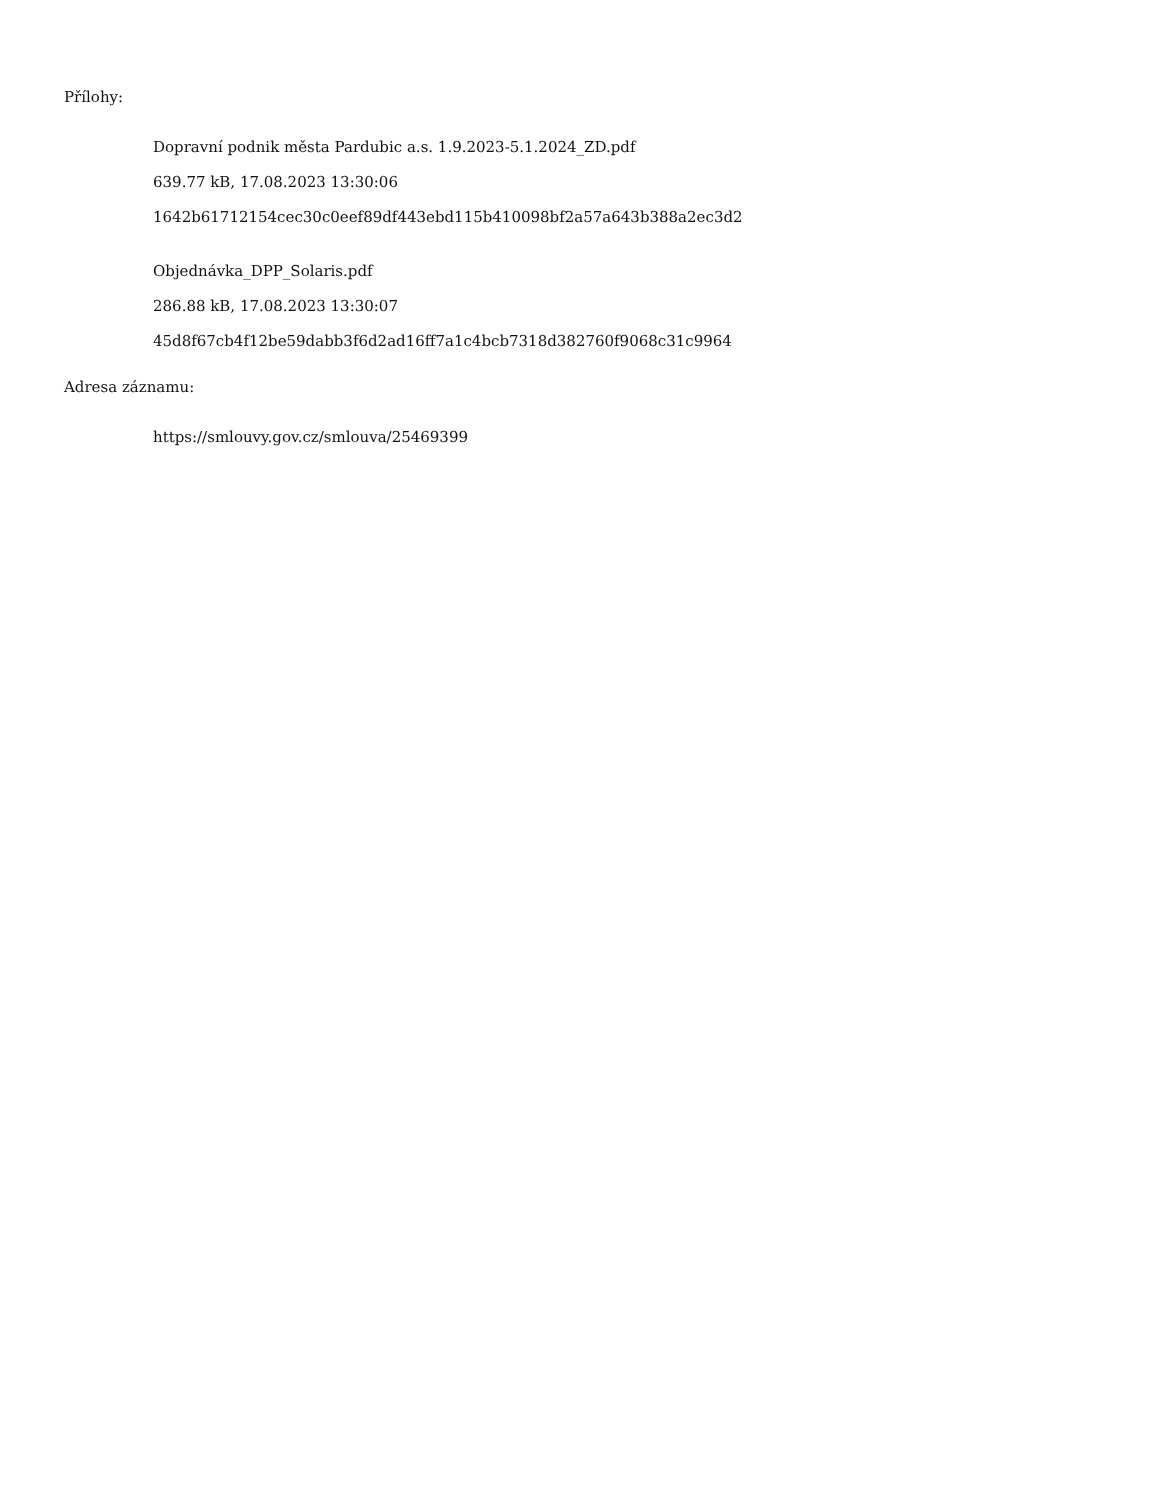Přílohy:
Dopravní podnik města Pardubic a.s. 1.9.2023-5.1.2024_ZD.pdf
639.77 kB, 17.08.2023 13:30:06
1642b61712154cec30c0eef89df443ebd115b410098bf2a57a643b388a2ec3d2
Objednávka_DPP_Solaris.pdf
286.88 kB, 17.08.2023 13:30:07
45d8f67cb4f12be59dabb3f6d2ad16ff7a1c4bcb7318d382760f9068c31c9964
Adresa záznamu:
https://smlouvy.gov.cz/smlouva/25469399